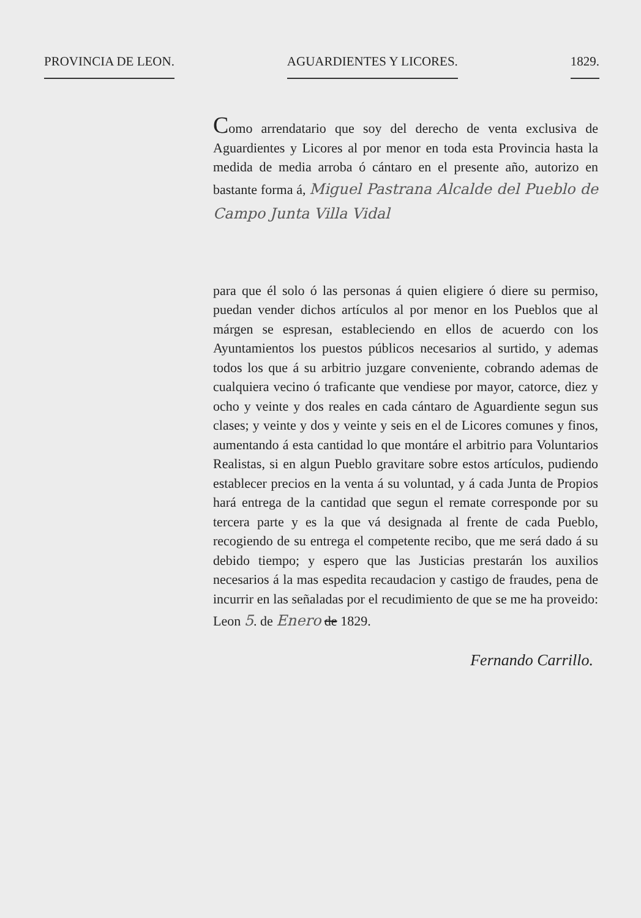PROVINCIA DE LEON. AGUARDIENTES Y LICORES. 1829.
Como arrendatario que soy del derecho de venta exclusiva de Aguardientes y Licores al por menor en toda esta Provincia hasta la medida de media arroba ó cántaro en el presente año, autorizo en bastante forma á, Miguel Pastrana Alcalde del Pueblo de Campo Junta Villa Vidal
para que él solo ó las personas á quien eligiere ó diere su permiso, puedan vender dichos artículos al por menor en los Pueblos que al márgen se espresan, estableciendo en ellos de acuerdo con los Ayuntamientos los puestos públicos necesarios al surtido, y ademas todos los que á su arbitrio juzgare conveniente, cobrando ademas de cualquiera vecino ó traficante que vendiese por mayor, catorce, diez y ocho y veinte y dos reales en cada cántaro de Aguardiente segun sus clases; y veinte y dos y veinte y seis en el de Licores comunes y finos, aumentando á esta cantidad lo que montáre el arbitrio para Voluntarios Realistas, si en algun Pueblo gravitare sobre estos artículos, pudiendo establecer precios en la venta á su voluntad, y á cada Junta de Propios hará entrega de la cantidad que segun el remate corresponde por su tercera parte y es la que vá designada al frente de cada Pueblo, recogiendo de su entrega el competente recibo, que me será dado á su debido tiempo; y espero que las Justicias prestarán los auxilios necesarios á la mas espedita recaudacion y castigo de fraudes, pena de incurrir en las señaladas por el recudimiento de que se me ha proveido: Leon 5. de Enero de 1829.
Fernando Carrillo.